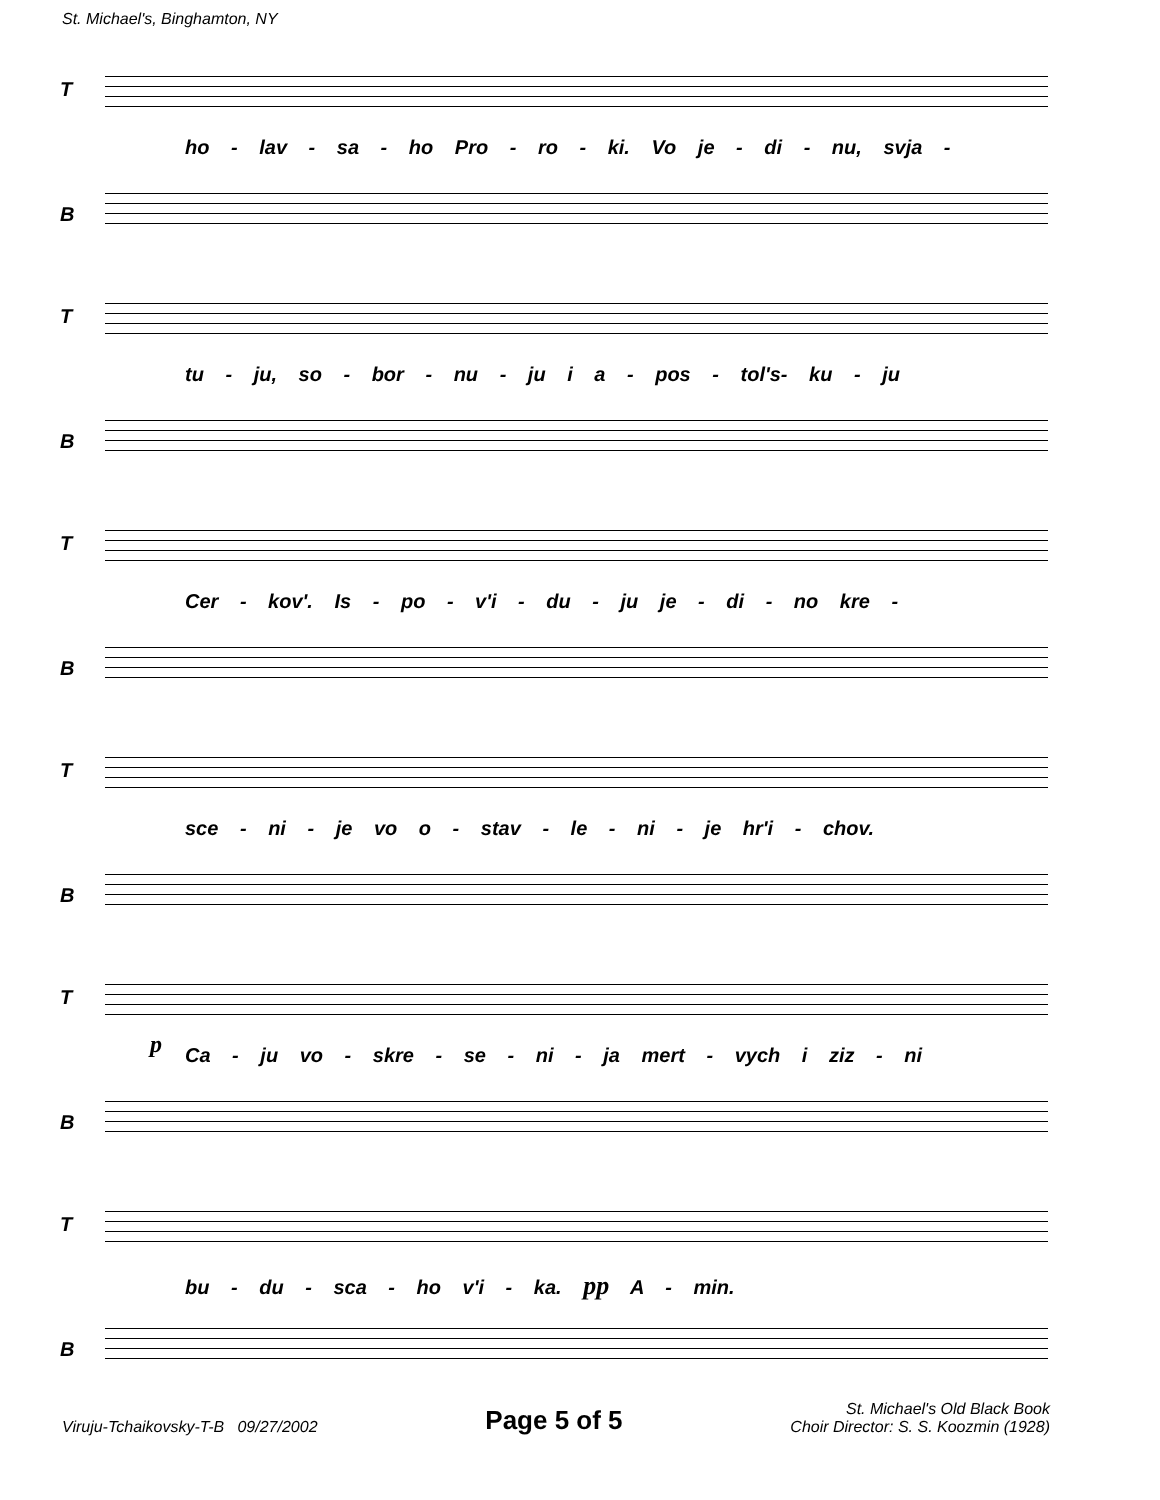St. Michael's, Binghamton, NY
T
ho - lav - sa - ho Pro - ro - ki. Vo je - di - nu, svja -
B
T
tu - ju, so - bor - nu - ju i a - pos - tol's- ku - ju
B
T
Cer - kov'. Is - po - v'i - du - ju je - di - no kre -
B
T
sce - ni - je vo o - stav - le - ni - je hr'i - chov.
B
T
p
Ca - ju vo - skre - se - ni - ja mert - vych i ziz - ni
B
T
bu - du - sca - ho v'i - ka. pp A - min.
B
Viruju-Tchaikovsky-T-B 09/27/2002 Page 5 of 5 St. Michael's Old Black Book
Choir Director: S. S. Koozmin (1928)